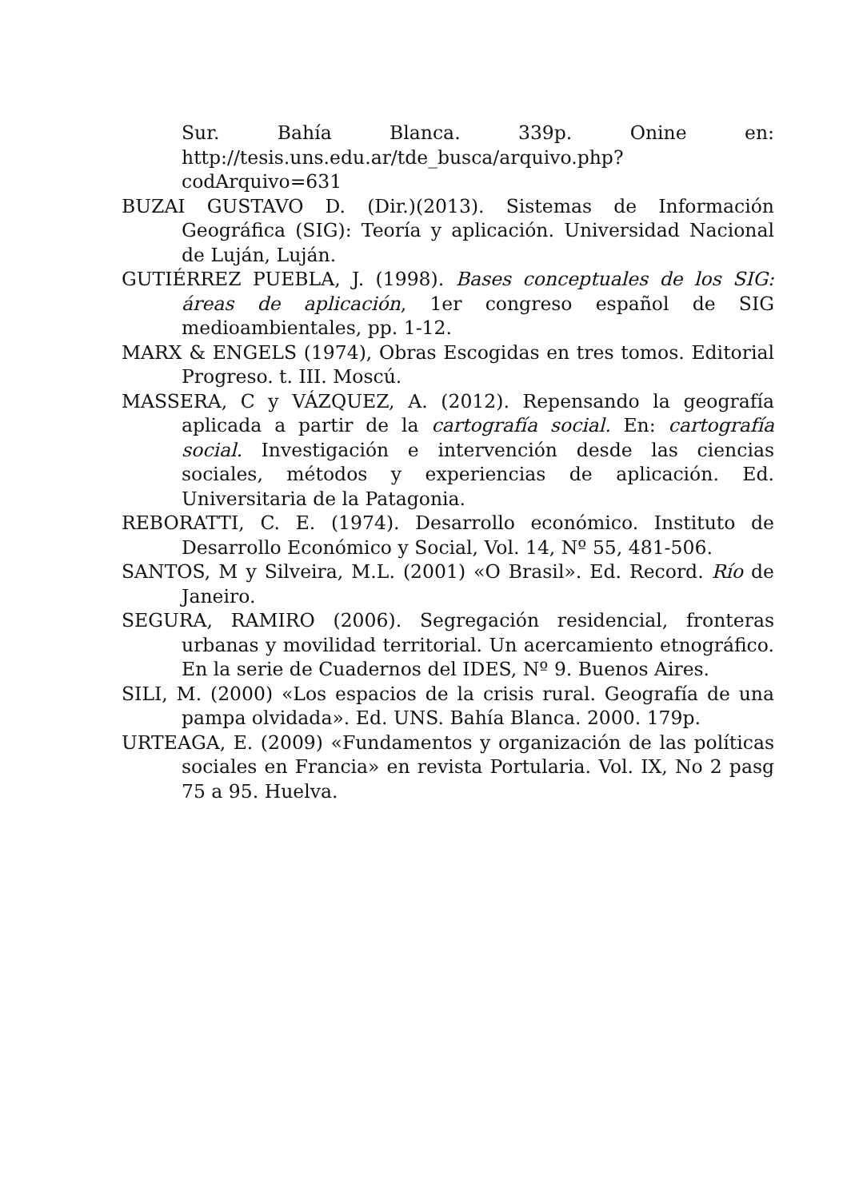Sur. Bahía Blanca. 339p. Onine en: http://tesis.uns.edu.ar/tde_busca/arquivo.php?codArquivo=631
BUZAI GUSTAVO D. (Dir.)(2013). Sistemas de Información Geográfica (SIG): Teoría y aplicación. Universidad Nacional de Luján, Luján.
GUTIÉRREZ PUEBLA, J. (1998). Bases conceptuales de los SIG: áreas de aplicación, 1er congreso español de SIG medioambientales, pp. 1-12.
MARX & ENGELS (1974), Obras Escogidas en tres tomos. Editorial Progreso. t. III. Moscú.
MASSERA, C y VÁZQUEZ, A. (2012). Repensando la geografía aplicada a partir de la cartografía social. En: cartografía social. Investigación e intervención desde las ciencias sociales, métodos y experiencias de aplicación. Ed. Universitaria de la Patagonia.
REBORATTI, C. E. (1974). Desarrollo económico. Instituto de Desarrollo Económico y Social, Vol. 14, Nº 55, 481-506.
SANTOS, M y Silveira, M.L. (2001) «O Brasil». Ed. Record. Río de Janeiro.
SEGURA, RAMIRO (2006). Segregación residencial, fronteras urbanas y movilidad territorial. Un acercamiento etnográfico. En la serie de Cuadernos del IDES, Nº 9. Buenos Aires.
SILI, M. (2000) «Los espacios de la crisis rural. Geografía de una pampa olvidada». Ed. UNS. Bahía Blanca. 2000. 179p.
URTEAGA, E. (2009) «Fundamentos y organización de las políticas sociales en Francia» en revista Portularia. Vol. IX, No 2 pasg 75 a 95. Huelva.